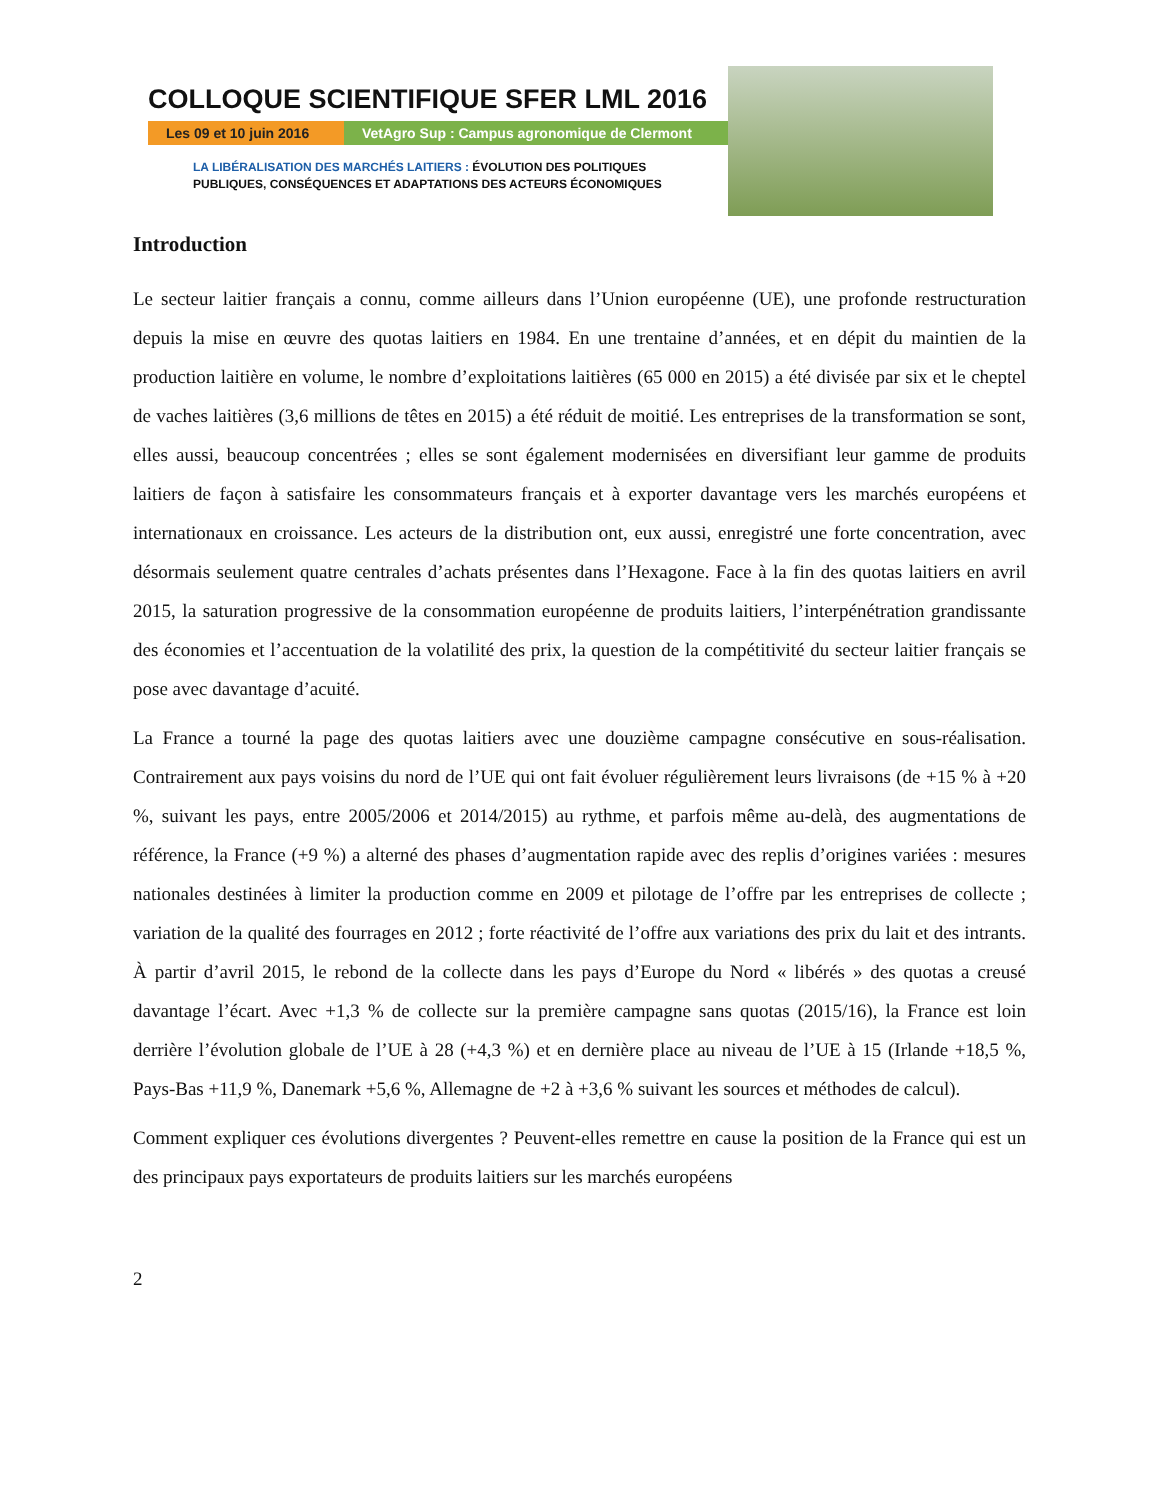COLLOQUE SCIENTIFIQUE SFER LML 2016
Les 09 et 10 juin 2016
VetAgro Sup : Campus agronomique de Clermont
LA LIBÉRALISATION DES MARCHÉS LAITIERS : ÉVOLUTION DES POLITIQUES
PUBLIQUES, CONSÉQUENCES ET ADAPTATIONS DES ACTEURS ÉCONOMIQUES
Introduction
Le secteur laitier français a connu, comme ailleurs dans l’Union européenne (UE), une profonde restructuration depuis la mise en œuvre des quotas laitiers en 1984. En une trentaine d’années, et en dépit du maintien de la production laitière en volume, le nombre d’exploitations laitières (65 000 en 2015) a été divisée par six et le cheptel de vaches laitières (3,6 millions de têtes en 2015) a été réduit de moitié. Les entreprises de la transformation se sont, elles aussi, beaucoup concentrées ; elles se sont également modernisées en diversifiant leur gamme de produits laitiers de façon à satisfaire les consommateurs français et à exporter davantage vers les marchés européens et internationaux en croissance. Les acteurs de la distribution ont, eux aussi, enregistré une forte concentration, avec désormais seulement quatre centrales d’achats présentes dans l’Hexagone. Face à la fin des quotas laitiers en avril 2015, la saturation progressive de la consommation européenne de produits laitiers, l’interpénétration grandissante des économies et l’accentuation de la volatilité des prix, la question de la compétitivité du secteur laitier français se pose avec davantage d’acuité.
La France a tourné la page des quotas laitiers avec une douzième campagne consécutive en sous-réalisation. Contrairement aux pays voisins du nord de l’UE qui ont fait évoluer régulièrement leurs livraisons (de +15 % à +20 %, suivant les pays, entre 2005/2006 et 2014/2015) au rythme, et parfois même au-delà, des augmentations de référence, la France (+9 %) a alterné des phases d’augmentation rapide avec des replis d’origines variées : mesures nationales destinées à limiter la production comme en 2009 et pilotage de l’offre par les entreprises de collecte ; variation de la qualité des fourrages en 2012 ; forte réactivité de l’offre aux variations des prix du lait et des intrants. À partir d’avril 2015, le rebond de la collecte dans les pays d’Europe du Nord « libérés » des quotas a creusé davantage l’écart. Avec +1,3 % de collecte sur la première campagne sans quotas (2015/16), la France est loin derrière l’évolution globale de l’UE à 28 (+4,3 %) et en dernière place au niveau de l’UE à 15 (Irlande +18,5 %, Pays-Bas +11,9 %, Danemark +5,6 %, Allemagne de +2 à +3,6 % suivant les sources et méthodes de calcul).
Comment expliquer ces évolutions divergentes ? Peuvent-elles remettre en cause la position de la France qui est un des principaux pays exportateurs de produits laitiers sur les marchés européens
2